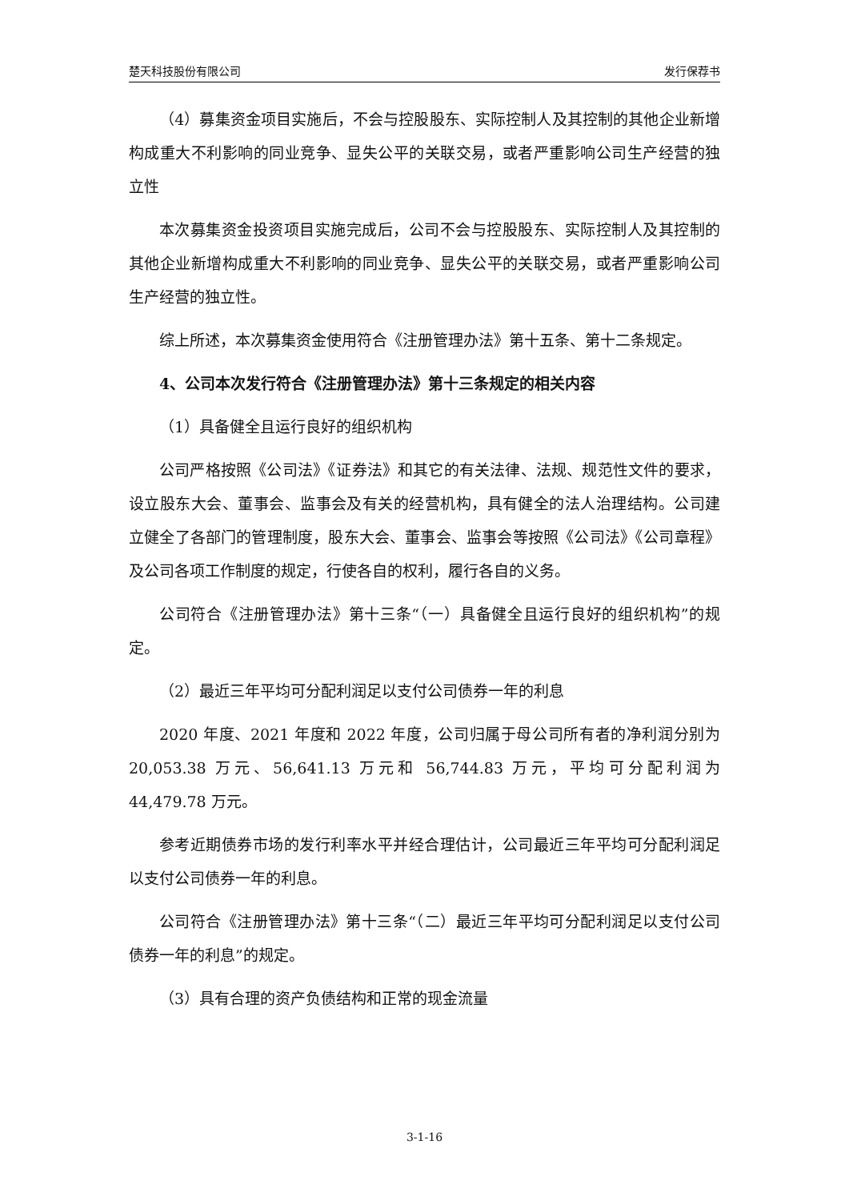楚天科技股份有限公司 发行保荐书
（4）募集资金项目实施后，不会与控股股东、实际控制人及其控制的其他企业新增构成重大不利影响的同业竞争、显失公平的关联交易，或者严重影响公司生产经营的独立性
本次募集资金投资项目实施完成后，公司不会与控股股东、实际控制人及其控制的其他企业新增构成重大不利影响的同业竞争、显失公平的关联交易，或者严重影响公司生产经营的独立性。
综上所述，本次募集资金使用符合《注册管理办法》第十五条、第十二条规定。
4、公司本次发行符合《注册管理办法》第十三条规定的相关内容
（1）具备健全且运行良好的组织机构
公司严格按照《公司法》《证券法》和其它的有关法律、法规、规范性文件的要求，设立股东大会、董事会、监事会及有关的经营机构，具有健全的法人治理结构。公司建立健全了各部门的管理制度，股东大会、董事会、监事会等按照《公司法》《公司章程》及公司各项工作制度的规定，行使各自的权利，履行各自的义务。
公司符合《注册管理办法》第十三条“（一）具备健全且运行良好的组织机构”的规定。
（2）最近三年平均可分配利润足以支付公司债券一年的利息
2020 年度、2021 年度和 2022 年度，公司归属于母公司所有者的净利润分别为 20,053.38 万元、56,641.13 万元和 56,744.83 万元，平均可分配利润为 44,479.78 万元。
参考近期债券市场的发行利率水平并经合理估计，公司最近三年平均可分配利润足以支付公司债券一年的利息。
公司符合《注册管理办法》第十三条“（二）最近三年平均可分配利润足以支付公司债券一年的利息”的规定。
（3）具有合理的资产负债结构和正常的现金流量
3-1-16